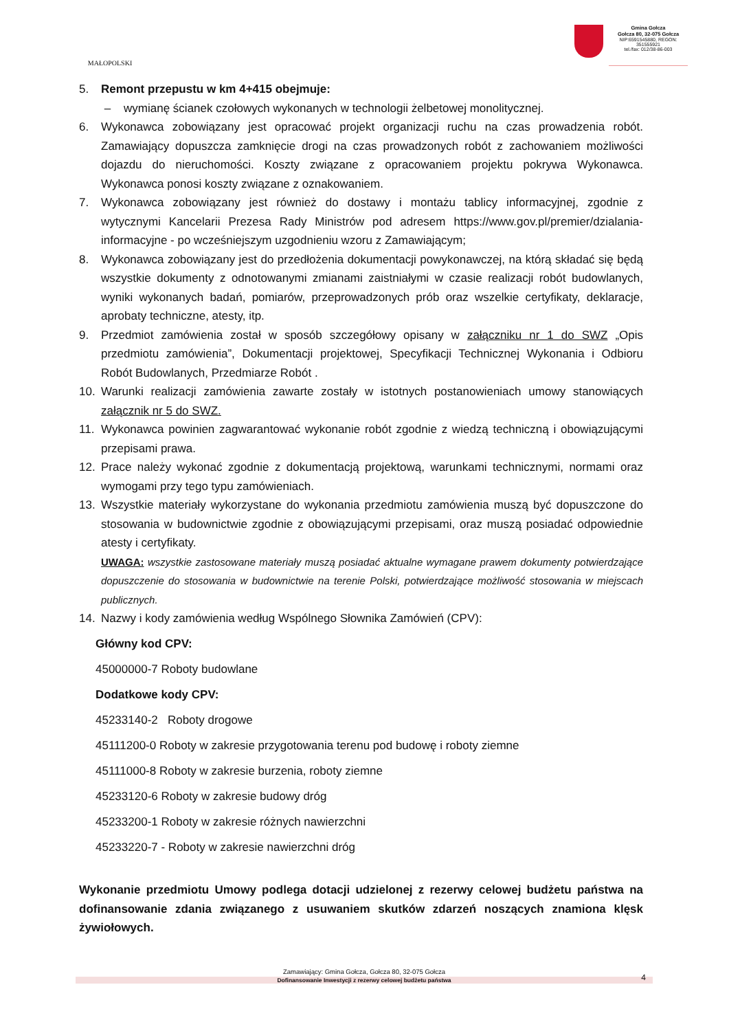MAŁOPOLSKI
Gmina Gołcza
Gołcza 80, 32-075 Gołcza
NIP:6591545880, REGON: 351555921
tel./fax: 012/38-86-003
5. Remont przepustu w km 4+415 obejmuje:
– wymianę ścianek czołowych wykonanych w technologii żelbetowej monolitycznej.
6. Wykonawca zobowiązany jest opracować projekt organizacji ruchu na czas prowadzenia robót. Zamawiający dopuszcza zamknięcie drogi na czas prowadzonych robót z zachowaniem możliwości dojazdu do nieruchomości. Koszty związane z opracowaniem projektu pokrywa Wykonawca. Wykonawca ponosi koszty związane z oznakowaniem.
7. Wykonawca zobowiązany jest również do dostawy i montażu tablicy informacyjnej, zgodnie z wytycznymi Kancelarii Prezesa Rady Ministrów pod adresem https://www.gov.pl/premier/dzialania-informacyjne - po wcześniejszym uzgodnieniu wzoru z Zamawiającym;
8. Wykonawca zobowiązany jest do przedłożenia dokumentacji powykonawczej, na którą składać się będą wszystkie dokumenty z odnotowanymi zmianami zaistniałymi w czasie realizacji robót budowlanych, wyniki wykonanych badań, pomiarów, przeprowadzonych prób oraz wszelkie certyfikaty, deklaracje, aprobaty techniczne, atesty, itp.
9. Przedmiot zamówienia został w sposób szczegółowy opisany w załączniku nr 1 do SWZ „Opis przedmiotu zamówienia”, Dokumentacji projektowej, Specyfikacji Technicznej Wykonania i Odbioru Robót Budowlanych, Przedmiarze Robót .
10. Warunki realizacji zamówienia zawarte zostały w istotnych postanowieniach umowy stanowiących załącznik nr 5 do SWZ.
11. Wykonawca powinien zagwarantować wykonanie robót zgodnie z wiedzą techniczną i obowiązującymi przepisami prawa.
12. Prace należy wykonać zgodnie z dokumentacją projektową, warunkami technicznymi, normami oraz wymogami przy tego typu zamówieniach.
13. Wszystkie materiały wykorzystane do wykonania przedmiotu zamówienia muszą być dopuszczone do stosowania w budownictwie zgodnie z obowiązującymi przepisami, oraz muszą posiadać odpowiednie atesty i certyfikaty.
UWAGA: wszystkie zastosowane materiały muszą posiadać aktualne wymagane prawem dokumenty potwierdzające dopuszczenie do stosowania w budownictwie na terenie Polski, potwierdzające możliwość stosowania w miejscach publicznych.
14. Nazwy i kody zamówienia według Wspólnego Słownika Zamówień (CPV):
Główny kod CPV:
45000000-7 Roboty budowlane
Dodatkowe kody CPV:
45233140-2 Roboty drogowe
45111200-0 Roboty w zakresie przygotowania terenu pod budowę i roboty ziemne
45111000-8 Roboty w zakresie burzenia, roboty ziemne
45233120-6 Roboty w zakresie budowy dróg
45233200-1 Roboty w zakresie różnych nawierzchni
45233220-7 - Roboty w zakresie nawierzchni dróg
Wykonanie przedmiotu Umowy podlega dotacji udzielonej z rezerwy celowej budżetu państwa na dofinansowanie zdania związanego z usuwaniem skutków zdarzeń noszących znamiona klęsk żywiołowych.
Zamawiający: Gmina Gołcza, Gołcza 80, 32-075 Gołcza
Dofinansowanie Inwestycji z rezerwy celowej budżetu państwa 4